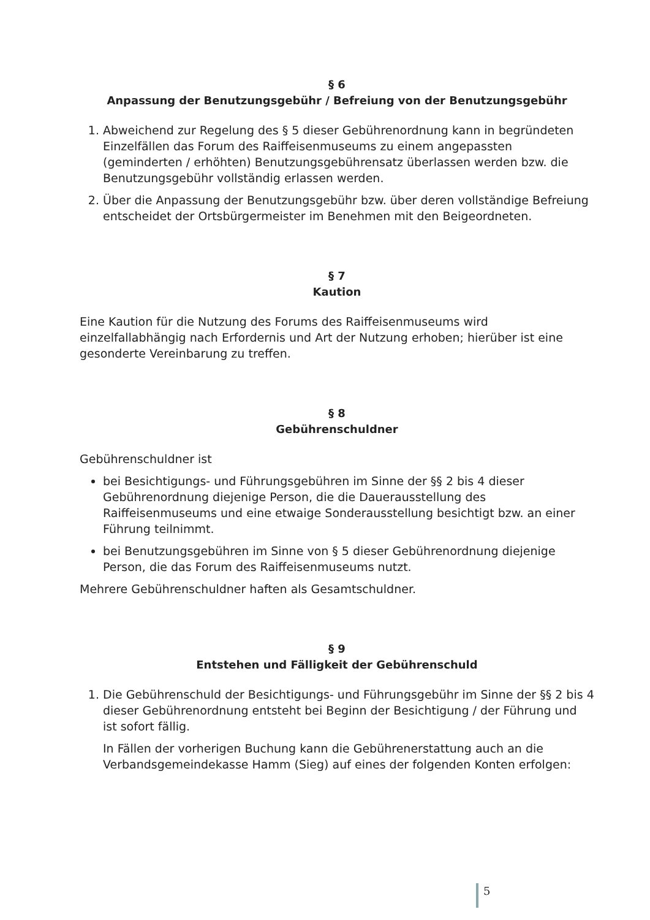§ 6
Anpassung der Benutzungsgebühr / Befreiung von der Benutzungsgebühr
1. Abweichend zur Regelung des § 5 dieser Gebührenordnung kann in begründeten Einzelfällen das Forum des Raiffeisenmuseums zu einem angepassten (geminderten / erhöhten) Benutzungsgebührensatz überlassen werden bzw. die Benutzungsgebühr vollständig erlassen werden.
2. Über die Anpassung der Benutzungsgebühr bzw. über deren vollständige Befreiung entscheidet der Ortsbürgermeister im Benehmen mit den Beigeordneten.
§ 7
Kaution
Eine Kaution für die Nutzung des Forums des Raiffeisenmuseums wird einzelfallabhängig nach Erfordernis und Art der Nutzung erhoben; hierüber ist eine gesonderte Vereinbarung zu treffen.
§ 8
Gebührenschuldner
Gebührenschuldner ist
bei Besichtigungs- und Führungsgebühren im Sinne der §§ 2 bis 4 dieser Gebührenordnung diejenige Person, die die Dauerausstellung des Raiffeisenmuseums und eine etwaige Sonderausstellung besichtigt bzw. an einer Führung teilnimmt.
bei Benutzungsgebühren im Sinne von § 5 dieser Gebührenordnung diejenige Person, die das Forum des Raiffeisenmuseums nutzt.
Mehrere Gebührenschuldner haften als Gesamtschuldner.
§ 9
Entstehen und Fälligkeit der Gebührenschuld
1. Die Gebührenschuld der Besichtigungs- und Führungsgebühr im Sinne der §§ 2 bis 4 dieser Gebührenordnung entsteht bei Beginn der Besichtigung / der Führung und ist sofort fällig.
In Fällen der vorherigen Buchung kann die Gebührenerstattung auch an die Verbandsgemeindekasse Hamm (Sieg) auf eines der folgenden Konten erfolgen:
5